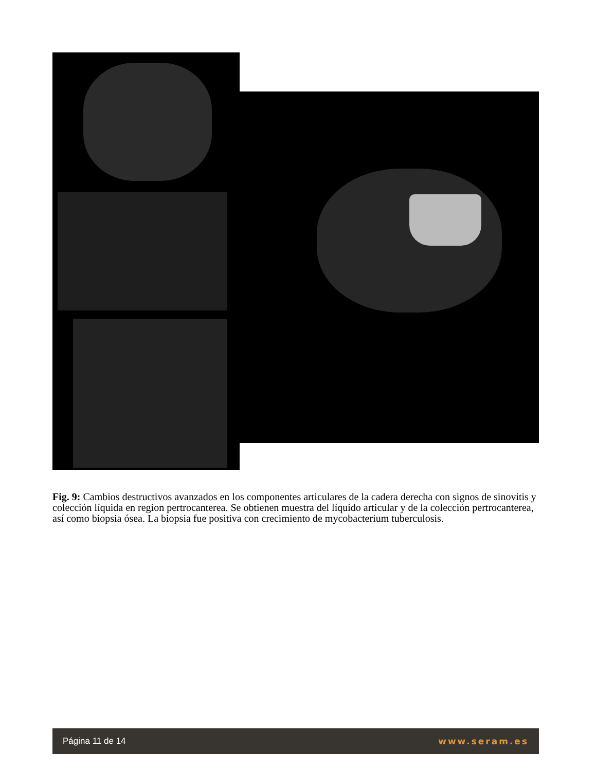Fig. 9: Cambios destructivos avanzados en los componentes articulares de la cadera derecha con signos de sinovitis y colección líquida en region pertrocanterea. Se obtienen muestra del líquido articular y de la colección pertrocanterea, así como biopsia ósea. La biopsia fue positiva con crecimiento de mycobacterium tuberculosis.
Página 11 de 14 www.seram.es